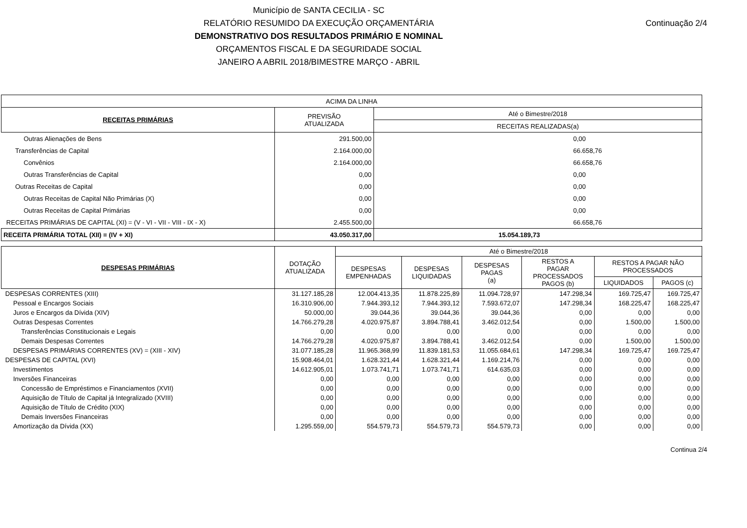Município de SANTA CECILIA - SC
RELATÓRIO RESUMIDO DA EXECUÇÃO ORÇAMENTÁRIA
DEMONSTRATIVO DOS RESULTADOS PRIMÁRIO E NOMINAL
ORÇAMENTOS FISCAL E DA SEGURIDADE SOCIAL
JANEIRO A ABRIL 2018/BIMESTRE MARÇO - ABRIL
Continuação 2/4
| ACIMA DA LINHA | | |
| --- | --- | --- |
| RECEITAS PRIMÁRIAS | PREVISÃO ATUALIZADA | Até o Bimestre/2018 |
| | | RECEITAS REALIZADAS(a) |
| Outras Alienações de Bens | 291.500,00 | 0,00 |
| Transferências de Capital | 2.164.000,00 | 66.658,76 |
| Convênios | 2.164.000,00 | 66.658,76 |
| Outras Transferências de Capital | 0,00 | 0,00 |
| Outras Receitas de Capital | 0,00 | 0,00 |
| Outras Receitas de Capital Não Primárias (X) | 0,00 | 0,00 |
| Outras Receitas de Capital Primárias | 0,00 | 0,00 |
| RECEITAS PRIMÁRIAS DE CAPITAL (XI) = (V - VI - VII - VIII - IX - X) | 2.455.500,00 | 66.658,76 |
| RECEITA PRIMÁRIA TOTAL (XII) = (IV + XI) | 43.050.317,00 | 15.054.189,73 |
| DESPESAS PRIMÁRIAS | DOTAÇÃO ATUALIZADA | Até o Bimestre/2018 | | | | | |
| --- | --- | --- | --- | --- | --- | --- | --- |
| | | DESPESAS EMPENHADAS | DESPESAS LIQUIDADAS | DESPESAS PAGAS (a) | RESTOS A PAGAR PROCESSADOS PAGOS (b) | RESTOS A PAGAR NÃO PROCESSADOS | |
| | | | | | | LIQUIDADOS | PAGOS (c) |
| DESPESAS CORRENTES (XIII) | 31.127.185,28 | 12.004.413,35 | 11.878.225,89 | 11.094.728,97 | 147.298,34 | 169.725,47 | 169.725,47 |
| Pessoal e Encargos Sociais | 16.310.906,00 | 7.944.393,12 | 7.944.393,12 | 7.593.672,07 | 147.298,34 | 168.225,47 | 168.225,47 |
| Juros e Encargos da Dívida (XIV) | 50.000,00 | 39.044,36 | 39.044,36 | 39.044,36 | 0,00 | 0,00 | 0,00 |
| Outras Despesas Correntes | 14.766.279,28 | 4.020.975,87 | 3.894.788,41 | 3.462.012,54 | 0,00 | 1.500,00 | 1.500,00 |
| Transferências Constitucionais e Legais | 0,00 | 0,00 | 0,00 | 0,00 | 0,00 | 0,00 | 0,00 |
| Demais Despesas Correntes | 14.766.279,28 | 4.020.975,87 | 3.894.788,41 | 3.462.012,54 | 0,00 | 1.500,00 | 1.500,00 |
| DESPESAS PRIMÁRIAS CORRENTES (XV) = (XIII - XIV) | 31.077.185,28 | 11.965.368,99 | 11.839.181,53 | 11.055.684,61 | 147.298,34 | 169.725,47 | 169.725,47 |
| DESPESAS DE CAPITAL (XVI) | 15.908.464,01 | 1.628.321,44 | 1.628.321,44 | 1.169.214,76 | 0,00 | 0,00 | 0,00 |
| Investimentos | 14.612.905,01 | 1.073.741,71 | 1.073.741,71 | 614.635,03 | 0,00 | 0,00 | 0,00 |
| Inversões Financeiras | 0,00 | 0,00 | 0,00 | 0,00 | 0,00 | 0,00 | 0,00 |
| Concessão de Empréstimos e Financiamentos (XVII) | 0,00 | 0,00 | 0,00 | 0,00 | 0,00 | 0,00 | 0,00 |
| Aquisição de Título de Capital já Integralizado (XVIII) | 0,00 | 0,00 | 0,00 | 0,00 | 0,00 | 0,00 | 0,00 |
| Aquisição de Título de Crédito (XIX) | 0,00 | 0,00 | 0,00 | 0,00 | 0,00 | 0,00 | 0,00 |
| Demais Inversões Financeiras | 0,00 | 0,00 | 0,00 | 0,00 | 0,00 | 0,00 | 0,00 |
| Amortização da Dívida (XX) | 1.295.559,00 | 554.579,73 | 554.579,73 | 554.579,73 | 0,00 | 0,00 | 0,00 |
Continua 2/4